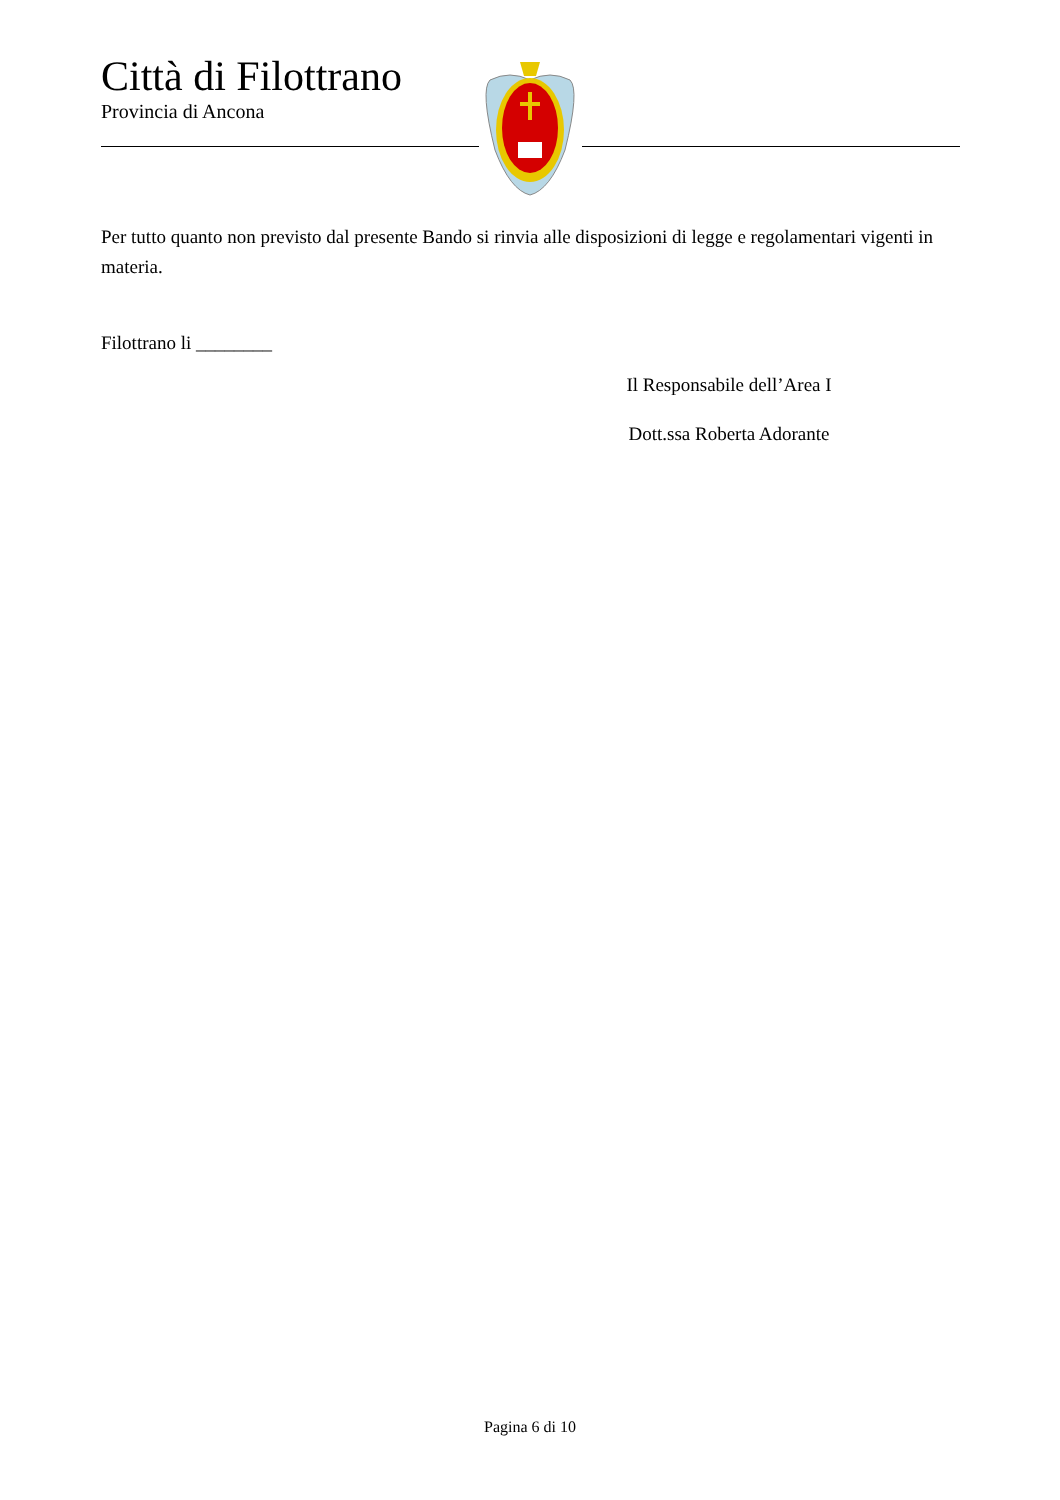Città di Filottrano
Provincia di Ancona
Per tutto quanto non previsto dal presente Bando si rinvia alle disposizioni di legge e regolamentari vigenti in materia.
Filottrano li ________
Il Responsabile dell’Area I
Dott.ssa Roberta Adorante
Pagina 6 di 10